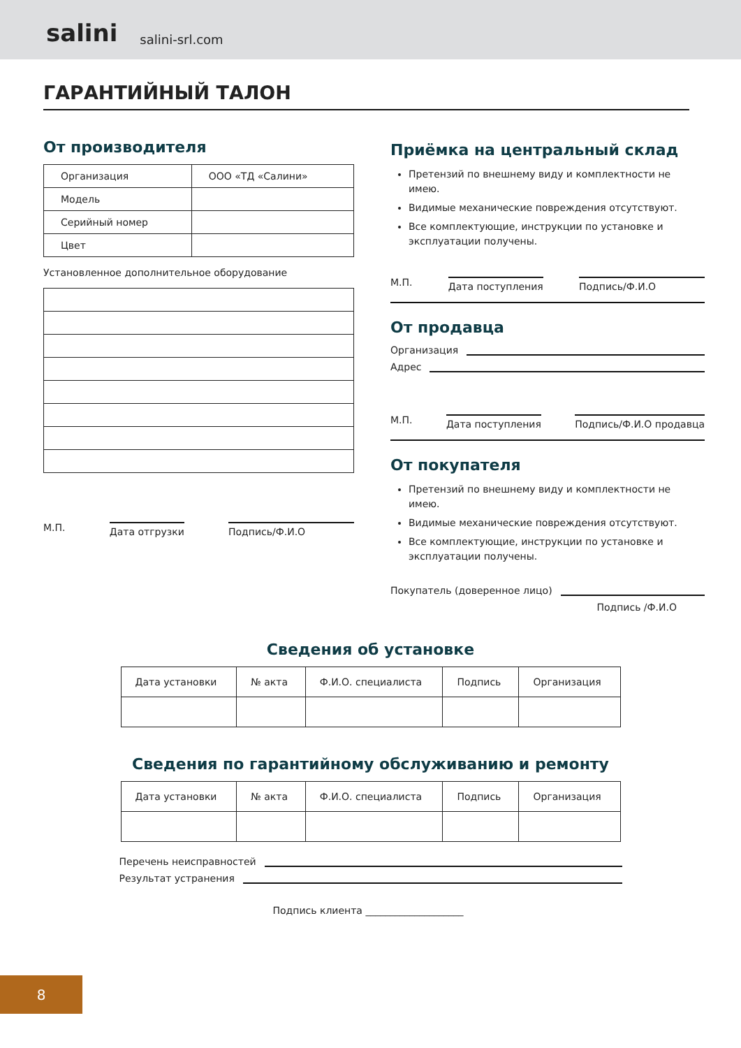salini salini-srl.com
ГАРАНТИЙНЫЙ ТАЛОН
От производителя
| Организация | ООО «ТД «Салини» |
| Модель | |
| Серийный номер | |
| Цвет | |
Установленное дополнительное оборудование
М.П.
Дата отгрузки Подпись/Ф.И.О
Приёмка на центральный склад
Претензий по внешнему виду и комплектности не имею.
Видимые механические повреждения отсутствуют.
Все комплектующие, инструкции по установке и эксплуатации получены.
М.П.
Дата поступления Подпись/Ф.И.О
От продавца
Организация
Адрес
М.П.
Дата поступления Подпись/Ф.И.О продавца
От покупателя
Претензий по внешнему виду и комплектности не имею.
Видимые механические повреждения отсутствуют.
Все комплектующие, инструкции по установке и эксплуатации получены.
Покупатель (доверенное лицо)
Подпись /Ф.И.О
Сведения об установке
| Дата установки | № акта | Ф.И.О. специалиста | Подпись | Организация |
| --- | --- | --- | --- | --- |
Сведения по гарантийному обслуживанию и ремонту
| Дата установки | № акта | Ф.И.О. специалиста | Подпись | Организация |
| --- | --- | --- | --- | --- |
Перечень неисправностей
Результат устранения
Подпись клиента ____________________
8